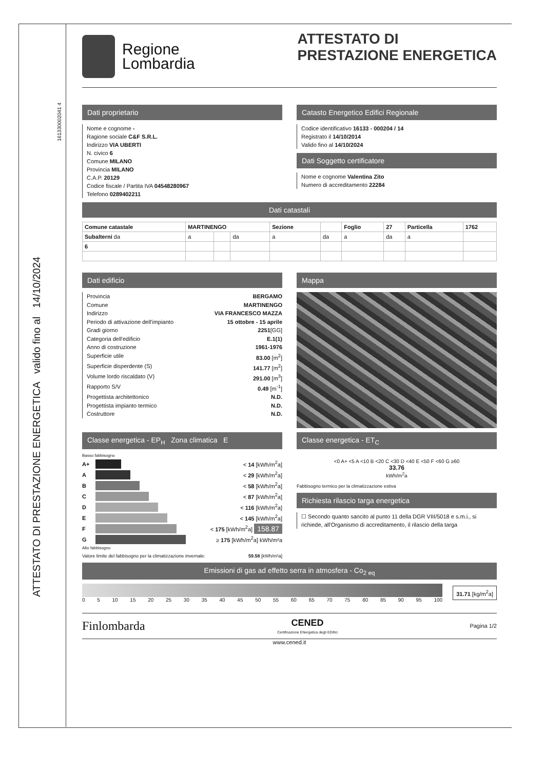161330002041 4
ATTESTATO DI PRESTAZIONE ENERGETICA valido fino al 14/10/2024
Regione
Lombardia
ATTESTATO DI
PRESTAZIONE ENERGETICA
Dati proprietario
Nome e cognome -
Ragione sociale C&F S.R.L.
Indirizzo VIA UBERTI
N. civico 6
Comune MILANO
Provincia MILANO
C.A.P. 20129
Codice fiscale / Partita IVA 04548280967
Telefono 0289402211
Catasto Energetico Edifici Regionale
Codice identificativo 16133 - 000204 / 14
Registrato il 14/10/2014
Valido fino al 14/10/2024
Dati Soggetto certificatore
Nome e cognome Valentina Zito
Numero di accreditamento 22284
Dati catastali
| Comune catastale | MARTINENGO | | | Sezione | | Foglio | 27 | Particella | 1762 |
| Subalterni da | a | | da | a | da | a | da | a | |
| 6 | | | | | | | | | |
Dati edificio
Provincia BERGAMO
Comune MARTINENGO
Indirizzo VIA FRANCESCO MAZZA
Periodo di attivazione dell'impianto 15 ottobre - 15 aprile
Gradi giorno 2251[GG]
Categoria dell'edificio E.1(1)
Anno di costruzione 1961-1976
Superficie utile 83.00 [m<sup>2</sup>]
Superficie disperdente (S) 141.77 [m<sup>2</sup>]
Volume lordo riscaldato (V) 291.00 [m<sup>3</sup>]
Rapporto S/V 0.49 [m<sup>-1</sup>]
Progettista architettonico N.D.
Progettista impianto termico N.D.
Costruttore N.D.
Mappa
Classe energetica - EP<sub>H</sub> Zona climatica E
Basso fabbisogno
A+ < 14 [kWh/m<sup>2</sup>a]
A < 29 [kWh/m<sup>2</sup>a]
B < 58 [kWh/m<sup>2</sup>a]
C < 87 [kWh/m<sup>2</sup>a]
D < 116 [kWh/m<sup>2</sup>a]
E < 145 [kWh/m<sup>2</sup>a]
F < 175 [kWh/m<sup>2</sup>a] 158.87
G ≥ 175 [kWh/m<sup>2</sup>a] kWh/m²a
Alto fabbisogno
Valore limite del fabbisogno per la climatizzazione invernale: 59.58 [kWh/m²a]
Classe energetica - ET<sub>C</sub>
<0 A+ <5 A <10 B <20 C <30 D <40 E <50 F <60 G ≥60
33.76
kWh/m<sup>2</sup>a
Fabbisogno termico per la climatizzazione estiva
Richiesta rilascio targa energetica
☐ Secondo quanto sancito al punto 11 della DGR VIII/5018 e s.m.i., si richiede, all'Organismo di accreditamento, il rilascio della targa
Emissioni di gas ad effetto serra in atmosfera - Co<sub>2 eq</sub>
0 5 10 15 20 25 30 35 40 45 50 55 60 65 70 75 80 85 90 95 100
31.71 [kg/m<sup>2</sup>a]
Finlombarda CENED
Certificazione ENergetica degli EDifici Pagina 1/2
www.cened.it